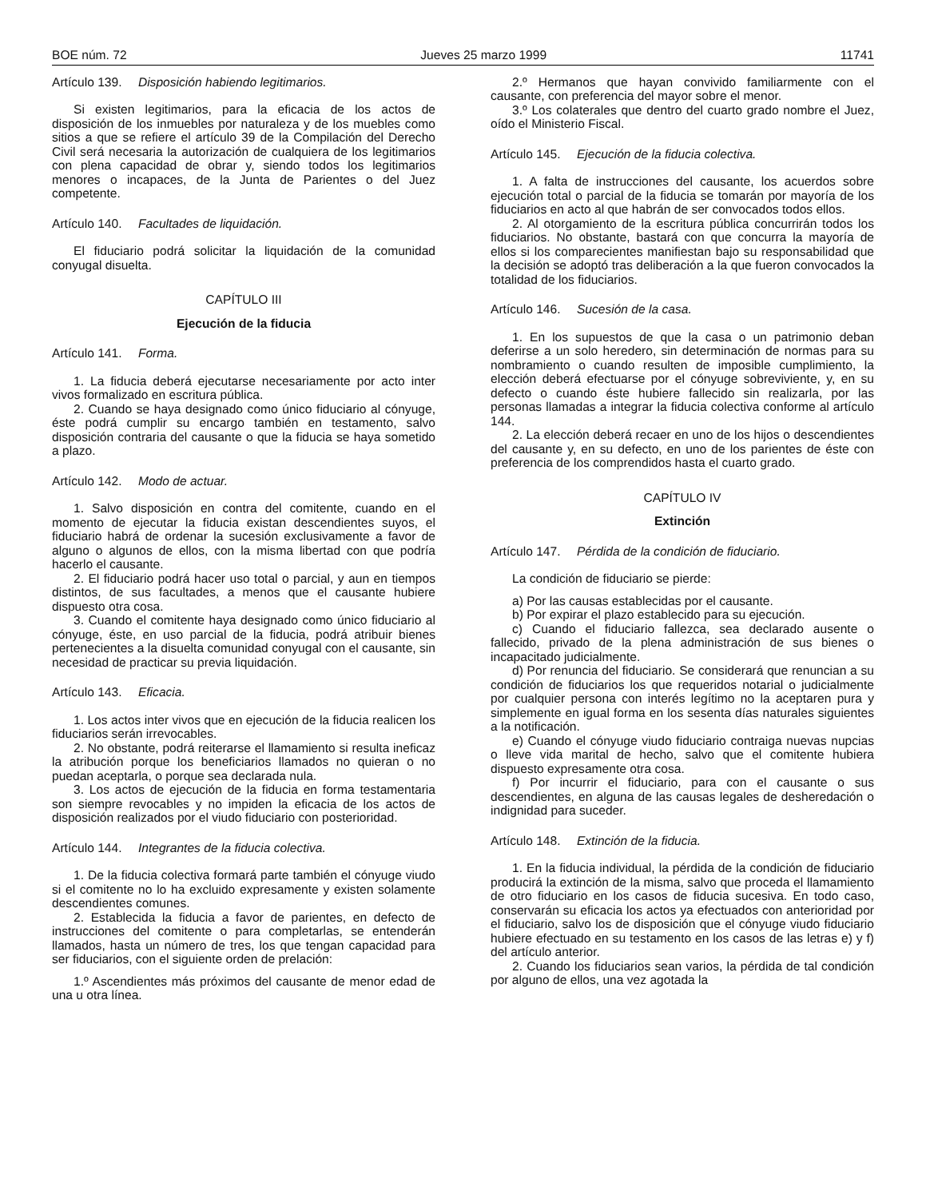BOE núm. 72 Jueves 25 marzo 1999 11741
Artículo 139. Disposición habiendo legitimarios.
Si existen legitimarios, para la eficacia de los actos de disposición de los inmuebles por naturaleza y de los muebles como sitios a que se refiere el artículo 39 de la Compilación del Derecho Civil será necesaria la autorización de cualquiera de los legitimarios con plena capacidad de obrar y, siendo todos los legitimarios menores o incapaces, de la Junta de Parientes o del Juez competente.
Artículo 140. Facultades de liquidación.
El fiduciario podrá solicitar la liquidación de la comunidad conyugal disuelta.
CAPÍTULO III
Ejecución de la fiducia
Artículo 141. Forma.
1. La fiducia deberá ejecutarse necesariamente por acto inter vivos formalizado en escritura pública.
2. Cuando se haya designado como único fiduciario al cónyuge, éste podrá cumplir su encargo también en testamento, salvo disposición contraria del causante o que la fiducia se haya sometido a plazo.
Artículo 142. Modo de actuar.
1. Salvo disposición en contra del comitente, cuando en el momento de ejecutar la fiducia existan descendientes suyos, el fiduciario habrá de ordenar la sucesión exclusivamente a favor de alguno o algunos de ellos, con la misma libertad con que podría hacerlo el causante.
2. El fiduciario podrá hacer uso total o parcial, y aun en tiempos distintos, de sus facultades, a menos que el causante hubiere dispuesto otra cosa.
3. Cuando el comitente haya designado como único fiduciario al cónyuge, éste, en uso parcial de la fiducia, podrá atribuir bienes pertenecientes a la disuelta comunidad conyugal con el causante, sin necesidad de practicar su previa liquidación.
Artículo 143. Eficacia.
1. Los actos inter vivos que en ejecución de la fiducia realicen los fiduciarios serán irrevocables.
2. No obstante, podrá reiterarse el llamamiento si resulta ineficaz la atribución porque los beneficiarios llamados no quieran o no puedan aceptarla, o porque sea declarada nula.
3. Los actos de ejecución de la fiducia en forma testamentaria son siempre revocables y no impiden la eficacia de los actos de disposición realizados por el viudo fiduciario con posterioridad.
Artículo 144. Integrantes de la fiducia colectiva.
1. De la fiducia colectiva formará parte también el cónyuge viudo si el comitente no lo ha excluido expresamente y existen solamente descendientes comunes.
2. Establecida la fiducia a favor de parientes, en defecto de instrucciones del comitente o para completarlas, se entenderán llamados, hasta un número de tres, los que tengan capacidad para ser fiduciarios, con el siguiente orden de prelación:
1.º Ascendientes más próximos del causante de menor edad de una u otra línea.
2.º Hermanos que hayan convivido familiarmente con el causante, con preferencia del mayor sobre el menor.
3.º Los colaterales que dentro del cuarto grado nombre el Juez, oído el Ministerio Fiscal.
Artículo 145. Ejecución de la fiducia colectiva.
1. A falta de instrucciones del causante, los acuerdos sobre ejecución total o parcial de la fiducia se tomarán por mayoría de los fiduciarios en acto al que habrán de ser convocados todos ellos.
2. Al otorgamiento de la escritura pública concurrirán todos los fiduciarios. No obstante, bastará con que concurra la mayoría de ellos si los comparecientes manifiestan bajo su responsabilidad que la decisión se adoptó tras deliberación a la que fueron convocados la totalidad de los fiduciarios.
Artículo 146. Sucesión de la casa.
1. En los supuestos de que la casa o un patrimonio deban deferirse a un solo heredero, sin determinación de normas para su nombramiento o cuando resulten de imposible cumplimiento, la elección deberá efectuarse por el cónyuge sobreviviente, y, en su defecto o cuando éste hubiere fallecido sin realizarla, por las personas llamadas a integrar la fiducia colectiva conforme al artículo 144.
2. La elección deberá recaer en uno de los hijos o descendientes del causante y, en su defecto, en uno de los parientes de éste con preferencia de los comprendidos hasta el cuarto grado.
CAPÍTULO IV
Extinción
Artículo 147. Pérdida de la condición de fiduciario.
La condición de fiduciario se pierde:
a) Por las causas establecidas por el causante.
b) Por expirar el plazo establecido para su ejecución.
c) Cuando el fiduciario fallezca, sea declarado ausente o fallecido, privado de la plena administración de sus bienes o incapacitado judicialmente.
d) Por renuncia del fiduciario. Se considerará que renuncian a su condición de fiduciarios los que requeridos notarial o judicialmente por cualquier persona con interés legítimo no la aceptaren pura y simplemente en igual forma en los sesenta días naturales siguientes a la notificación.
e) Cuando el cónyuge viudo fiduciario contraiga nuevas nupcias o lleve vida marital de hecho, salvo que el comitente hubiera dispuesto expresamente otra cosa.
f) Por incurrir el fiduciario, para con el causante o sus descendientes, en alguna de las causas legales de desheredación o indignidad para suceder.
Artículo 148. Extinción de la fiducia.
1. En la fiducia individual, la pérdida de la condición de fiduciario producirá la extinción de la misma, salvo que proceda el llamamiento de otro fiduciario en los casos de fiducia sucesiva. En todo caso, conservarán su eficacia los actos ya efectuados con anterioridad por el fiduciario, salvo los de disposición que el cónyuge viudo fiduciario hubiere efectuado en su testamento en los casos de las letras e) y f) del artículo anterior.
2. Cuando los fiduciarios sean varios, la pérdida de tal condición por alguno de ellos, una vez agotada la